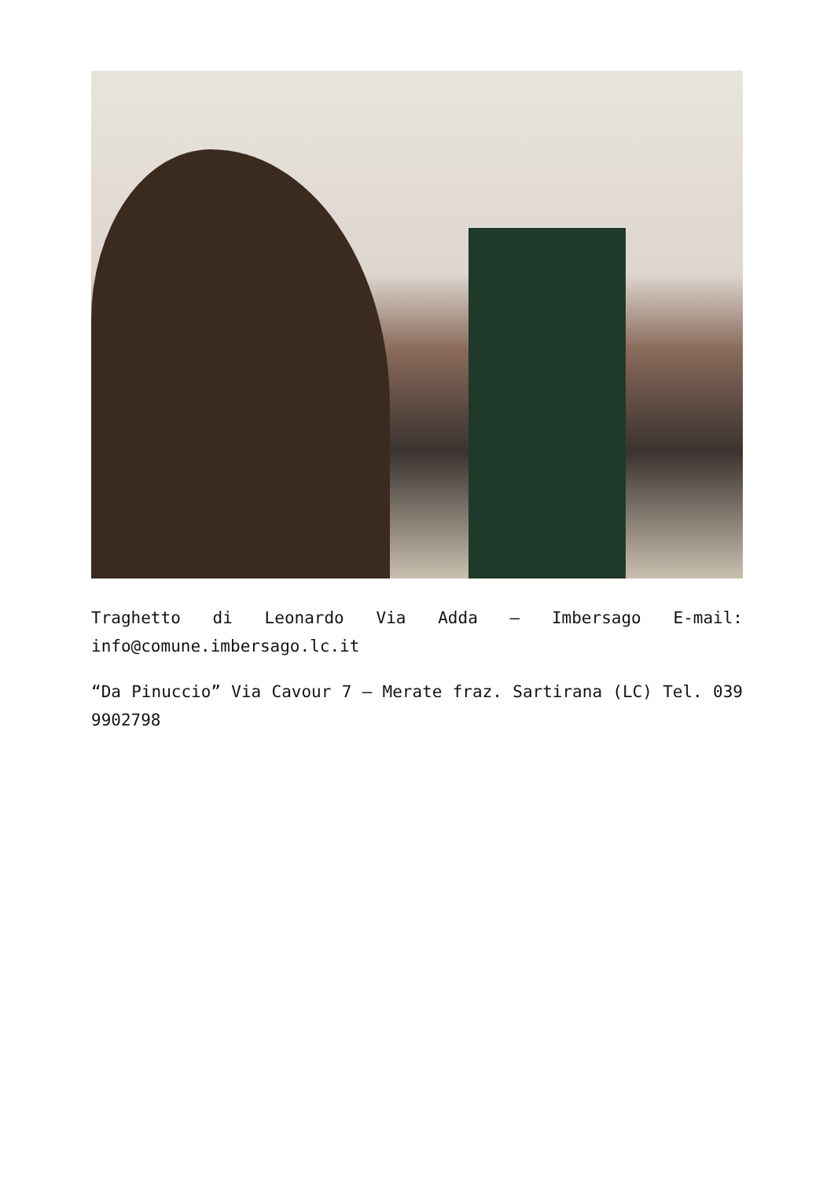Traghetto di Leonardo Via Adda – Imbersago E-mail: info@comune.imbersago.lc.it
“Da Pinuccio” Via Cavour 7 – Merate fraz. Sartirana (LC) Tel. 039 9902798